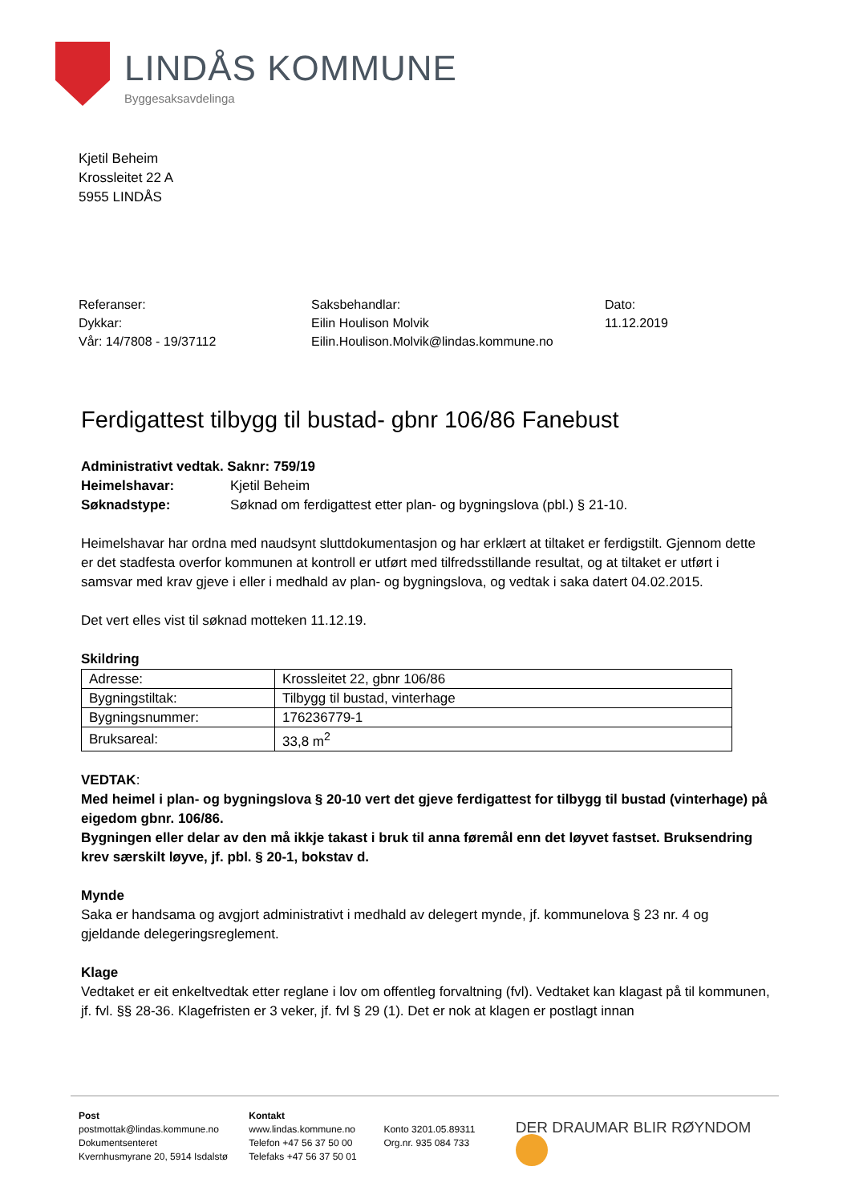LINDÅS KOMMUNE
Byggesaksavdelinga
Kjetil Beheim
Krossleitet 22 A
5955 LINDÅS
Referanser:
Dykkar:
Vår: 14/7808 - 19/37112
Saksbehandlar:
Eilin Houlison Molvik
Eilin.Houlison.Molvik@lindas.kommune.no
Dato:
11.12.2019
Ferdigattest tilbygg til bustad- gbnr 106/86 Fanebust
| Administrativt vedtak. Saknr: 759/19 | |
| Heimelshavar: | Kjetil Beheim |
| Søknadstype: | Søknad om ferdigattest etter plan- og bygningslova (pbl.) § 21-10. |
Heimelshavar har ordna med naudsynt sluttdokumentasjon og har erklært at tiltaket er ferdigstilt. Gjennom dette er det stadfesta overfor kommunen at kontroll er utført med tilfredsstillande resultat, og at tiltaket er utført i samsvar med krav gjeve i eller i medhald av plan- og bygningslova, og vedtak i saka datert 04.02.2015.
Det vert elles vist til søknad motteken 11.12.19.
Skildring
| Adresse: | Krossleitet 22, gbnr 106/86 |
| Bygningstiltak: | Tilbygg til bustad, vinterhage |
| Bygningsnummer: | 176236779-1 |
| Bruksareal: | 33,8 m<sup>2</sup> |
VEDTAK:
Med heimel i plan- og bygningslova § 20-10 vert det gjeve ferdigattest for tilbygg til bustad (vinterhage) på eigedom gbnr. 106/86.
Bygningen eller delar av den må ikkje takast i bruk til anna føremål enn det løyvet fastset. Bruksendring krev særskilt løyve, jf. pbl. § 20-1, bokstav d.
Mynde
Saka er handsama og avgjort administrativt i medhald av delegert mynde, jf. kommunelova § 23 nr. 4 og gjeldande delegeringsreglement.
Klage
Vedtaket er eit enkeltvedtak etter reglane i lov om offentleg forvaltning (fvl). Vedtaket kan klagast på til kommunen, jf. fvl. §§ 28-36. Klagefristen er 3 veker, jf. fvl § 29 (1). Det er nok at klagen er postlagt innan
Post
postmottak@lindas.kommune.no
Dokumentsenteret
Kvernhusmyrane 20, 5914 Isdalstø
Kontakt
www.lindas.kommune.no
Telefon +47 56 37 50 00
Telefaks +47 56 37 50 01
Konto 3201.05.89311
Org.nr. 935 084 733
DER DRAUMAR BLIR RØYNDOM